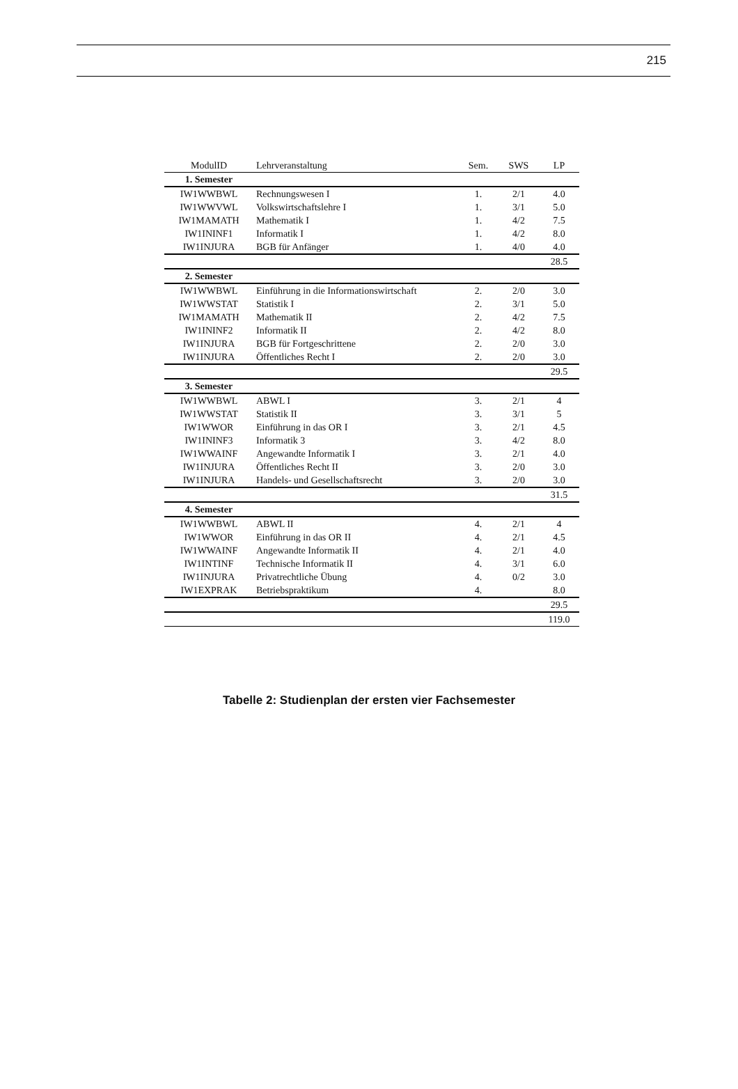215
| ModulID | Lehrveranstaltung | Sem. | SWS | LP |
| --- | --- | --- | --- | --- |
| 1. Semester | | | | |
| IW1WWBWL | Rechnungswesen I | 1. | 2/1 | 4.0 |
| IW1WWVWL | Volkswirtschaftslehre I | 1. | 3/1 | 5.0 |
| IW1MAMATH | Mathematik I | 1. | 4/2 | 7.5 |
| IW1ININF1 | Informatik I | 1. | 4/2 | 8.0 |
| IW1INJURA | BGB für Anfänger | 1. | 4/0 | 4.0 |
| | | | | 28.5 |
| 2. Semester | | | | |
| IW1WWBWL | Einführung in die Informationswirtschaft | 2. | 2/0 | 3.0 |
| IW1WWSTAT | Statistik I | 2. | 3/1 | 5.0 |
| IW1MAMATH | Mathematik II | 2. | 4/2 | 7.5 |
| IW1ININF2 | Informatik II | 2. | 4/2 | 8.0 |
| IW1INJURA | BGB für Fortgeschrittene | 2. | 2/0 | 3.0 |
| IW1INJURA | Öffentliches Recht I | 2. | 2/0 | 3.0 |
| | | | | 29.5 |
| 3. Semester | | | | |
| IW1WWBWL | ABWL I | 3. | 2/1 | 4 |
| IW1WWSTAT | Statistik II | 3. | 3/1 | 5 |
| IW1WWOR | Einführung in das OR I | 3. | 2/1 | 4.5 |
| IW1ININF3 | Informatik 3 | 3. | 4/2 | 8.0 |
| IW1WWAINF | Angewandte Informatik I | 3. | 2/1 | 4.0 |
| IW1INJURA | Öffentliches Recht II | 3. | 2/0 | 3.0 |
| IW1INJURA | Handels- und Gesellschaftsrecht | 3. | 2/0 | 3.0 |
| | | | | 31.5 |
| 4. Semester | | | | |
| IW1WWBWL | ABWL II | 4. | 2/1 | 4 |
| IW1WWOR | Einführung in das OR II | 4. | 2/1 | 4.5 |
| IW1WWAINF | Angewandte Informatik II | 4. | 2/1 | 4.0 |
| IW1INTINF | Technische Informatik II | 4. | 3/1 | 6.0 |
| IW1INJURA | Privatrechtliche Übung | 4. | 0/2 | 3.0 |
| IW1EXPRAK | Betriebspraktikum | 4. | | 8.0 |
| | | | | 29.5 |
| | | | | 119.0 |
Tabelle 2: Studienplan der ersten vier Fachsemester